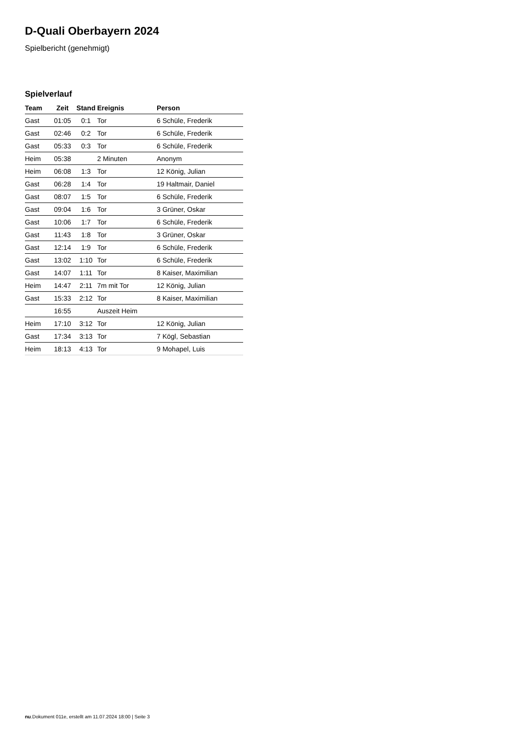D-Quali Oberbayern 2024
Spielbericht (genehmigt)
Spielverlauf
| Team | Zeit | Stand | Ereignis | Person |
| --- | --- | --- | --- | --- |
| Gast | 01:05 | 0:1 | Tor | 6 Schüle, Frederik |
| Gast | 02:46 | 0:2 | Tor | 6 Schüle, Frederik |
| Gast | 05:33 | 0:3 | Tor | 6 Schüle, Frederik |
| Heim | 05:38 | | 2 Minuten | Anonym |
| Heim | 06:08 | 1:3 | Tor | 12 König, Julian |
| Gast | 06:28 | 1:4 | Tor | 19 Haltmair, Daniel |
| Gast | 08:07 | 1:5 | Tor | 6 Schüle, Frederik |
| Gast | 09:04 | 1:6 | Tor | 3 Grüner, Oskar |
| Gast | 10:06 | 1:7 | Tor | 6 Schüle, Frederik |
| Gast | 11:43 | 1:8 | Tor | 3 Grüner, Oskar |
| Gast | 12:14 | 1:9 | Tor | 6 Schüle, Frederik |
| Gast | 13:02 | 1:10 | Tor | 6 Schüle, Frederik |
| Gast | 14:07 | 1:11 | Tor | 8 Kaiser, Maximilian |
| Heim | 14:47 | 2:11 | 7m mit Tor | 12 König, Julian |
| Gast | 15:33 | 2:12 | Tor | 8 Kaiser, Maximilian |
| | 16:55 | | Auszeit Heim | |
| Heim | 17:10 | 3:12 | Tor | 12 König, Julian |
| Gast | 17:34 | 3:13 | Tor | 7 Kögl, Sebastian |
| Heim | 18:13 | 4:13 | Tor | 9 Mohapel, Luis |
nu.Dokument 011e, erstellt am 11.07.2024 18:00 | Seite 3